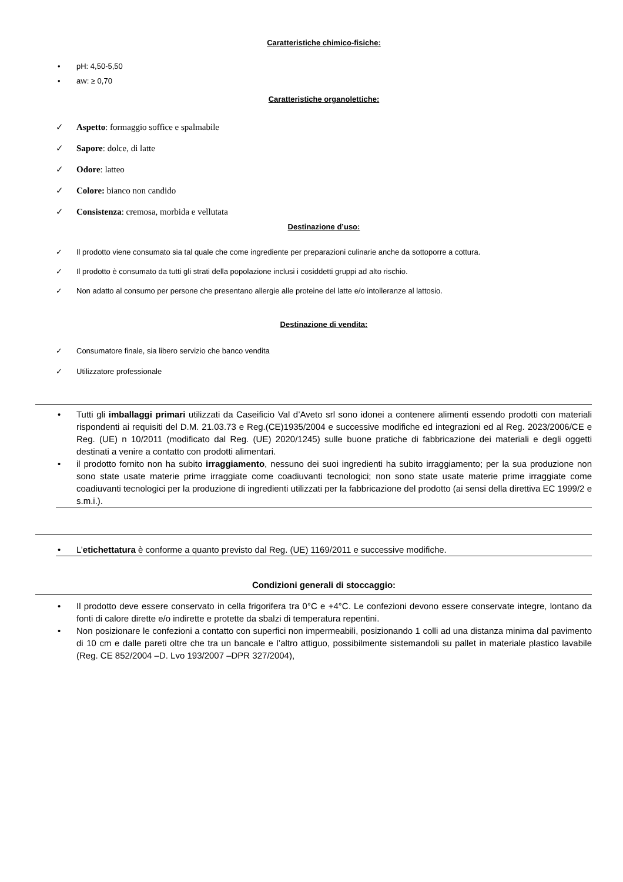Caratteristiche chimico-fisiche:
pH: 4,50-5,50
aW: ≥ 0,70
Caratteristiche organolettiche:
Aspetto: formaggio soffice e spalmabile
Sapore: dolce, di latte
Odore: latteo
Colore: bianco non candido
Consistenza: cremosa, morbida e vellutata
Destinazione d’uso:
Il prodotto viene consumato sia tal quale che come ingrediente per preparazioni culinarie anche da sottoporre a cottura.
Il prodotto è consumato da tutti gli strati della popolazione inclusi i cosiddetti gruppi ad alto rischio.
Non adatto al consumo per persone che presentano allergie alle proteine del latte e/o intolleranze al lattosio.
Destinazione di vendita:
Consumatore finale, sia libero servizio che banco vendita
Utilizzatore professionale
Tutti gli imballaggi primari utilizzati da Caseificio Val d’Aveto srl sono idonei a contenere alimenti essendo prodotti con materiali rispondenti ai requisiti del D.M. 21.03.73 e Reg.(CE)1935/2004 e successive modifiche ed integrazioni ed al Reg. 2023/2006/CE e Reg. (UE) n 10/2011 (modificato dal Reg. (UE) 2020/1245) sulle buone pratiche di fabbricazione dei materiali e degli oggetti destinati a venire a contatto con prodotti alimentari.
il prodotto fornito non ha subito irraggiamento, nessuno dei suoi ingredienti ha subito irraggiamento; per la sua produzione non sono state usate materie prime irraggiate come coadiuvanti tecnologici; non sono state usate materie prime irraggiate come coadiuvanti tecnologici per la produzione di ingredienti utilizzati per la fabbricazione del prodotto (ai sensi della direttiva EC 1999/2 e s.m.i.).
L’etichettatura è conforme a quanto previsto dal Reg. (UE) 1169/2011 e successive modifiche.
Condizioni generali di stoccaggio:
Il prodotto deve essere conservato in cella frigorifera tra 0°C e +4°C. Le confezioni devono essere conservate integre, lontano da fonti di calore dirette e/o indirette e protette da sbalzi di temperatura repentini.
Non posizionare le confezioni a contatto con superfici non impermeabili, posizionando 1 colli ad una distanza minima dal pavimento di 10 cm e dalle pareti oltre che tra un bancale e l’altro attiguo, possibilmente sistemandoli su pallet in materiale plastico lavabile (Reg. CE 852/2004 –D. Lvo 193/2007 –DPR 327/2004),